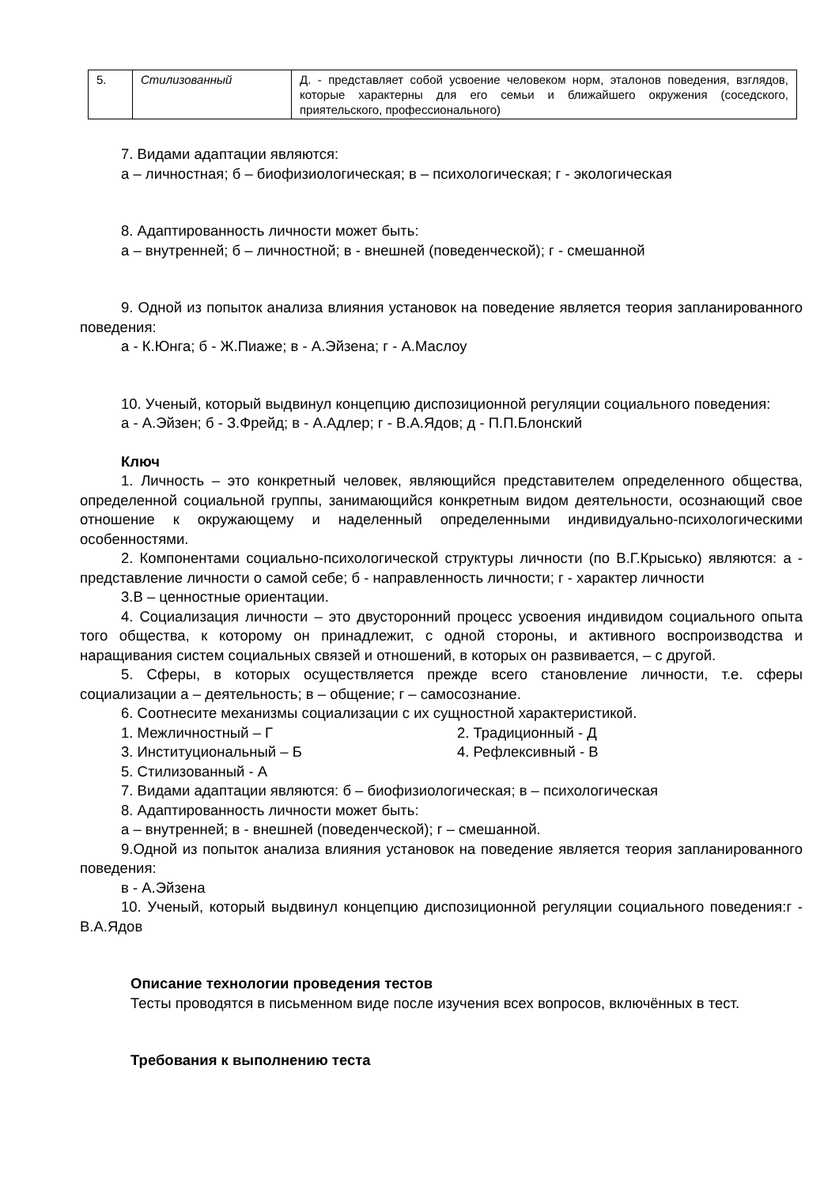| 5. | Стилизованный | Д. - представляет собой усвоение человеком норм, эталонов поведения, взглядов, которые характерны для его семьи и ближайшего окружения (соседского, приятельского, профессионального) |
7. Видами адаптации являются:
а – личностная; б – биофизиологическая; в – психологическая; г - экологическая
8. Адаптированность личности может быть:
а – внутренней; б – личностной; в - внешней (поведенческой); г - смешанной
9. Одной из попыток анализа влияния установок на поведение является теория запланированного поведения:
а - К.Юнга; б - Ж.Пиаже; в - А.Эйзена; г - А.Маслоу
10. Ученый, который выдвинул концепцию диспозиционной регуляции социального поведения:
а - А.Эйзен; б - З.Фрейд; в - А.Адлер; г - В.А.Ядов; д - П.П.Блонский
Ключ
1. Личность – это конкретный человек, являющийся представителем определенного общества, определенной социальной группы, занимающийся конкретным видом деятельности, осознающий свое отношение к окружающему и наделенный определенными индивидуально-психологическими особенностями.
2. Компонентами социально-психологической структуры личности (по В.Г.Крысько) являются: а - представление личности о самой себе; б - направленность личности; г - характер личности
3.В – ценностные ориентации.
4. Социализация личности – это двусторонний процесс усвоения индивидом социального опыта того общества, к которому он принадлежит, с одной стороны, и активного воспроизводства и наращивания систем социальных связей и отношений, в которых он развивается, – с другой.
5. Сферы, в которых осуществляется прежде всего становление личности, т.е. сферы социализации а – деятельность; в – общение; г – самосознание.
6. Соотнесите механизмы социализации с их сущностной характеристикой.
1. Межличностный – Г 2. Традиционный - Д
3. Институциональный – Б 4. Рефлексивный - В
5. Стилизованный - А
7. Видами адаптации являются: б – биофизиологическая; в – психологическая
8. Адаптированность личности может быть:
а – внутренней; в - внешней (поведенческой); г – смешанной.
9.Одной из попыток анализа влияния установок на поведение является теория запланированного поведения:
в - А.Эйзена
10. Ученый, который выдвинул концепцию диспозиционной регуляции социального поведения:г - В.А.Ядов
Описание технологии проведения тестов
Тесты проводятся в письменном виде после изучения всех вопросов, включённых в тест.
Требования к выполнению теста